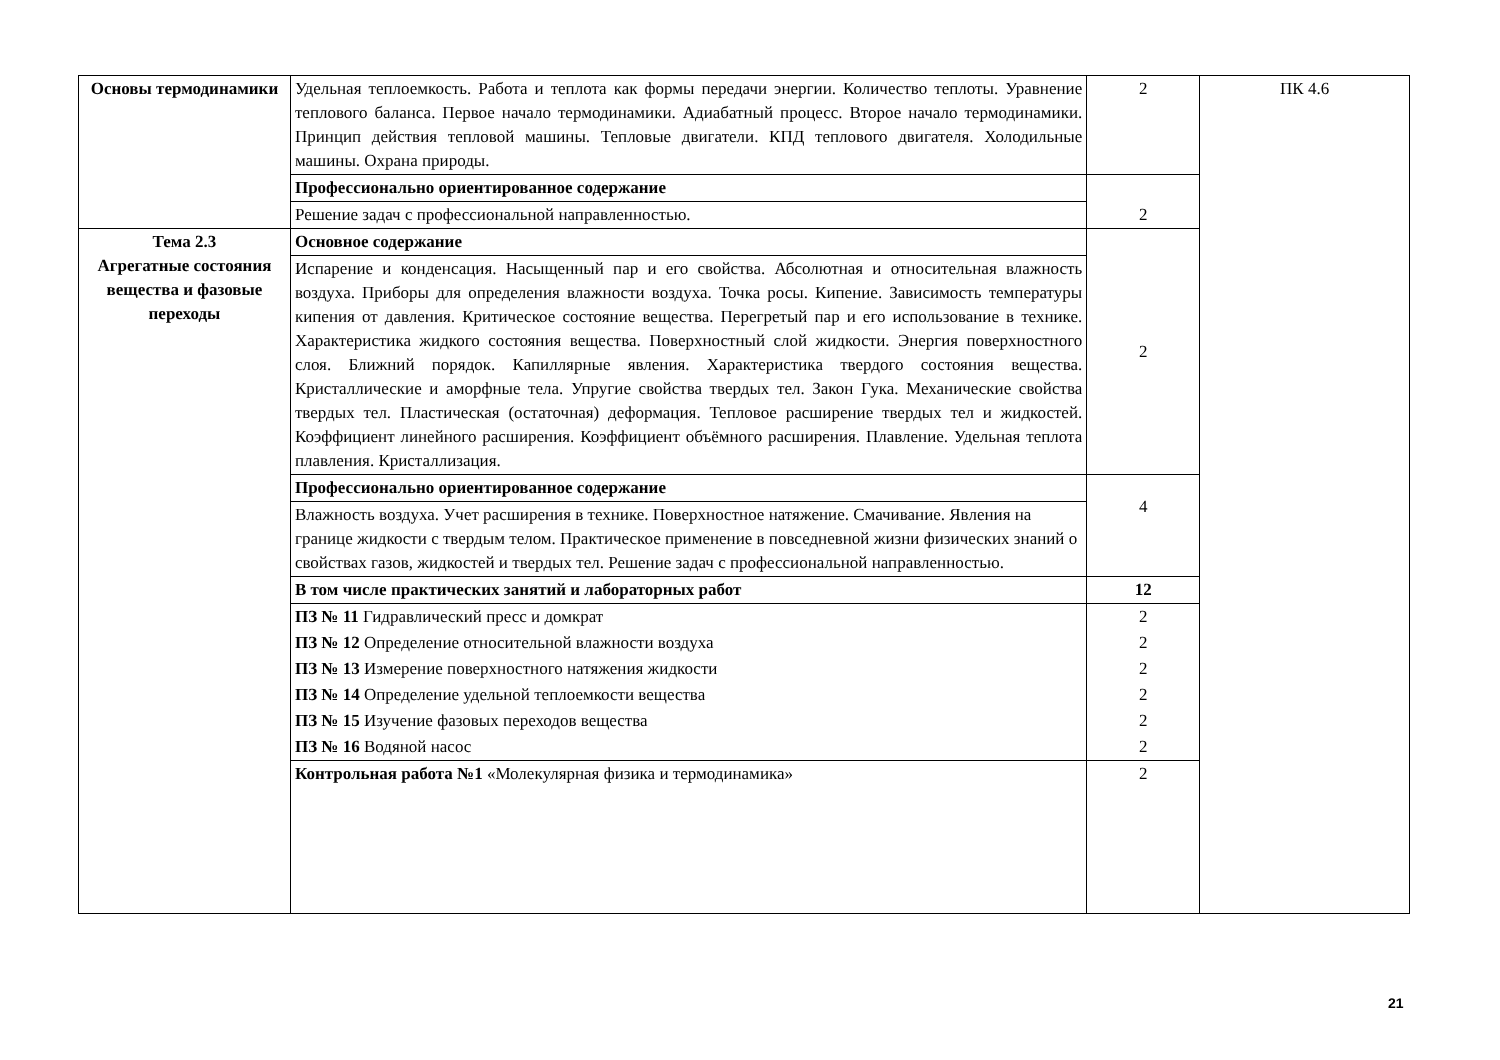| Основы термодинамики | Удельная теплоемкость. Работа и теплота как формы передачи энергии. Количество теплоты. Уравнение теплового баланса. Первое начало термодинамики. Адиабатный процесс. Второе начало термодинамики. Принцип действия тепловой машины. Тепловые двигатели. КПД теплового двигателя. Холодильные машины. Охрана природы. | 2 | ПК 4.6 |
| | Профессионально ориентированное содержание | 2 | |
| | Решение задач с профессиональной направленностью. | | |
| Тема 2.3 Агрегатные состояния вещества и фазовые переходы | Основное содержание | 2 | |
| | Испарение и конденсация. Насыщенный пар и его свойства. Абсолютная и относительная влажность воздуха. Приборы для определения влажности воздуха. Точка росы. Кипение. Зависимость температуры кипения от давления. Критическое состояние вещества. Перегретый пар и его использование в технике. Характеристика жидкого состояния вещества. Поверхностный слой жидкости. Энергия поверхностного слоя. Ближний порядок. Капиллярные явления. Характеристика твердого состояния вещества. Кристаллические и аморфные тела. Упругие свойства твердых тел. Закон Гука. Механические свойства твердых тел. Пластическая (остаточная) деформация. Тепловое расширение твердых тел и жидкостей. Коэффициент линейного расширения. Коэффициент объёмного расширения. Плавление. Удельная теплота плавления. Кристаллизация. | | |
| | Профессионально ориентированное содержание | 4 | |
| | Влажность воздуха. Учет расширения в технике. Поверхностное натяжение. Смачивание. Явления на границе жидкости с твердым телом. Практическое применение в повседневной жизни физических знаний о свойствах газов, жидкостей и твердых тел. Решение задач с профессиональной направленностью. | | |
| | В том числе практических занятий и лабораторных работ | 12 | |
| | ПЗ № 11 Гидравлический пресс и домкрат | 2 | |
| | ПЗ № 12 Определение относительной влажности воздуха | 2 | |
| | ПЗ № 13 Измерение поверхностного натяжения жидкости | 2 | |
| | ПЗ № 14 Определение удельной теплоемкости вещества | 2 | |
| | ПЗ № 15 Изучение фазовых переходов вещества | 2 | |
| | ПЗ № 16 Водяной насос | 2 | |
| | Контрольная работа №1 «Молекулярная физика и термодинамика» | 2 | |
21